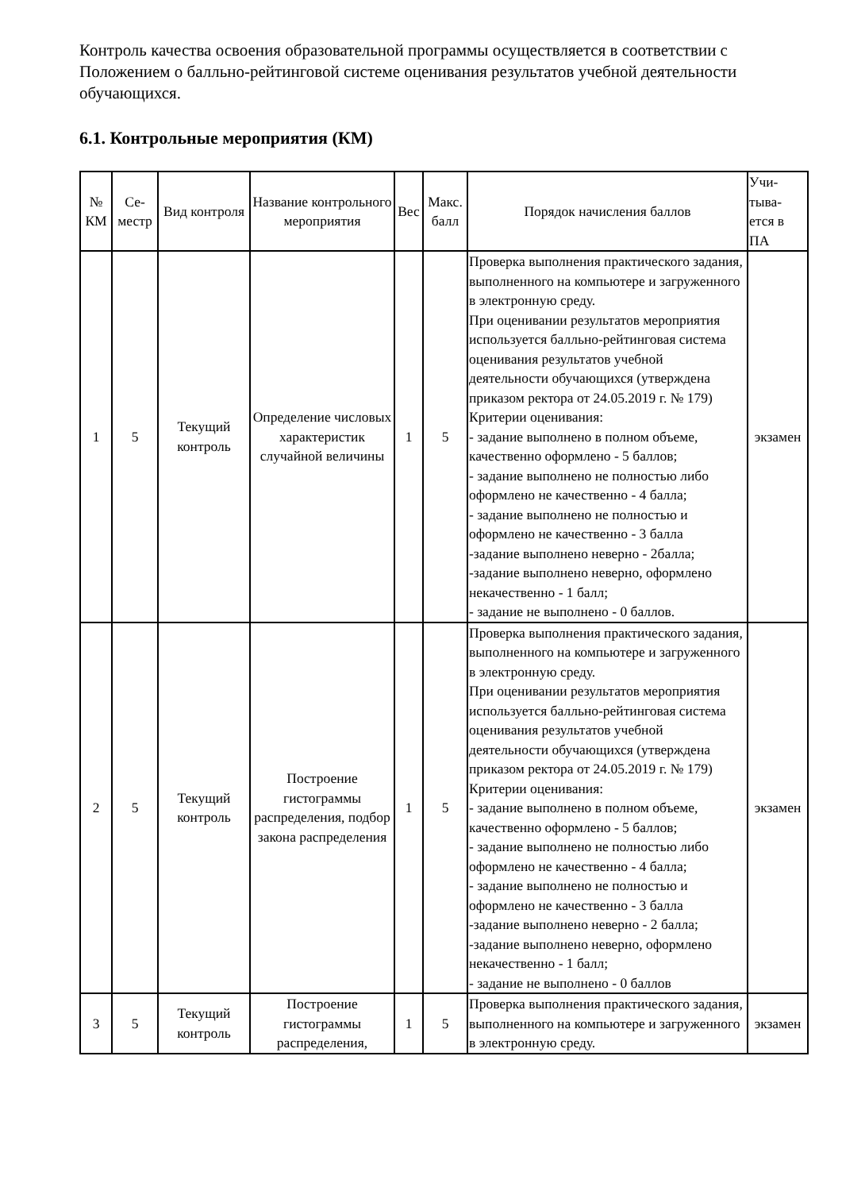Контроль качества освоения образовательной программы осуществляется в соответствии с Положением о балльно-рейтинговой системе оценивания результатов учебной деятельности обучающихся.
6.1. Контрольные мероприятия (КМ)
| № КМ | Се-местр | Вид контроля | Название контрольного мероприятия | Вес | Макс. балл | Порядок начисления баллов | Учи-тыва-ется в ПА |
| --- | --- | --- | --- | --- | --- | --- | --- |
| 1 | 5 | Текущий контроль | Определение числовых характеристик случайной величины | 1 | 5 | Проверка выполнения практического задания, выполненного на компьютере и загруженного в электронную среду. При оценивании результатов мероприятия используется балльно-рейтинговая система оценивания результатов учебной деятельности обучающихся (утверждена приказом ректора от 24.05.2019 г. № 179) Критерии оценивания: - задание выполнено в полном объеме, качественно оформлено - 5 баллов; - задание выполнено не полностью либо оформлено не качественно - 4 балла; - задание выполнено не полностью и оформлено не качественно - 3 балла -задание выполнено неверно - 2балла; -задание выполнено неверно, оформлено некачественно - 1 балл; - задание не выполнено - 0 баллов. | экзамен |
| 2 | 5 | Текущий контроль | Построение гистограммы распределения, подбор закона распределения | 1 | 5 | Проверка выполнения практического задания, выполненного на компьютере и загруженного в электронную среду. При оценивании результатов мероприятия используется балльно-рейтинговая система оценивания результатов учебной деятельности обучающихся (утверждена приказом ректора от 24.05.2019 г. № 179) Критерии оценивания: - задание выполнено в полном объеме, качественно оформлено - 5 баллов; - задание выполнено не полностью либо оформлено не качественно - 4 балла; - задание выполнено не полностью и оформлено не качественно - 3 балла -задание выполнено неверно - 2 балла; -задание выполнено неверно, оформлено некачественно - 1 балл; - задание не выполнено - 0 баллов | экзамен |
| 3 | 5 | Текущий контроль | Построение гистограммы распределения, | 1 | 5 | Проверка выполнения практического задания, выполненного на компьютере и загруженного в электронную среду. | экзамен |